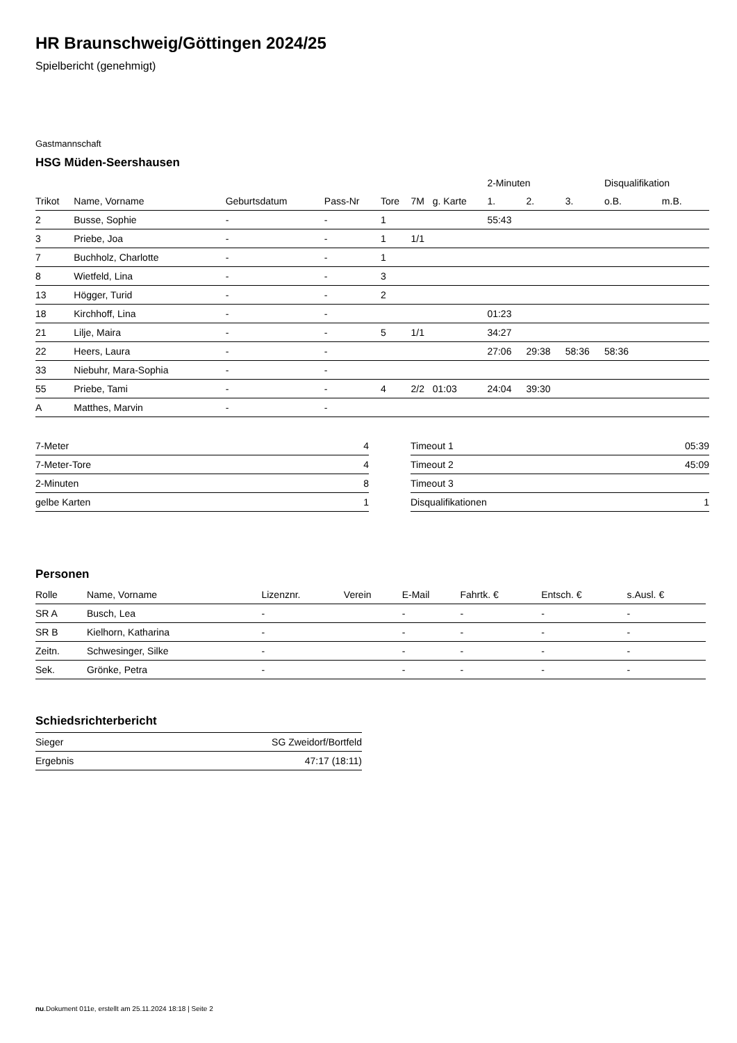HR Braunschweig/Göttingen 2024/25
Spielbericht (genehmigt)
Gastmannschaft
HSG Müden-Seershausen
| | | | | | | | 2-Minuten | | | Disqualifikation | |
| --- | --- | --- | --- | --- | --- | --- | --- | --- | --- | --- | --- |
| Trikot | Name, Vorname | Geburtsdatum | Pass-Nr | Tore | 7M | g. Karte | 1. | 2. | 3. | o.B. | m.B. |
| 2 | Busse, Sophie | - | - | 1 | | | 55:43 | | | | |
| 3 | Priebe, Joa | - | - | 1 | 1/1 | | | | | | |
| 7 | Buchholz, Charlotte | - | - | 1 | | | | | | | |
| 8 | Wietfeld, Lina | - | - | 3 | | | | | | | |
| 13 | Högger, Turid | - | - | 2 | | | | | | | |
| 18 | Kirchhoff, Lina | - | - | | | | 01:23 | | | | |
| 21 | Lilje, Maira | - | - | 5 | 1/1 | | 34:27 | | | | |
| 22 | Heers, Laura | - | - | | | | 27:06 | 29:38 | 58:36 | 58:36 | |
| 33 | Niebuhr, Mara-Sophia | - | - | | | | | | | | |
| 55 | Priebe, Tami | - | - | 4 | 2/2 | 01:03 | 24:04 | 39:30 | | | |
| A | Matthes, Marvin | - | - | | | | | | | | |
| 7-Meter | 4 |
| 7-Meter-Tore | 4 |
| 2-Minuten | 8 |
| gelbe Karten | 1 |
| Timeout 1 | 05:39 |
| Timeout 2 | 45:09 |
| Timeout 3 | |
| Disqualifikationen | 1 |
Personen
| Rolle | Name, Vorname | Lizenznr. | Verein | E-Mail | Fahrtk. € | Entsch. € | s.Ausl. € |
| --- | --- | --- | --- | --- | --- | --- | --- |
| SR A | Busch, Lea | - | | - | - | - | - |
| SR B | Kielhorn, Katharina | - | | - | - | - | - |
| Zeitn. | Schwesinger, Silke | - | | - | - | - | - |
| Sek. | Grönke, Petra | - | | - | - | - | - |
Schiedsrichterbericht
| Sieger | SG Zweidorf/Bortfeld |
| Ergebnis | 47:17 (18:11) |
nu.Dokument 011e, erstellt am 25.11.2024 18:18 | Seite 2